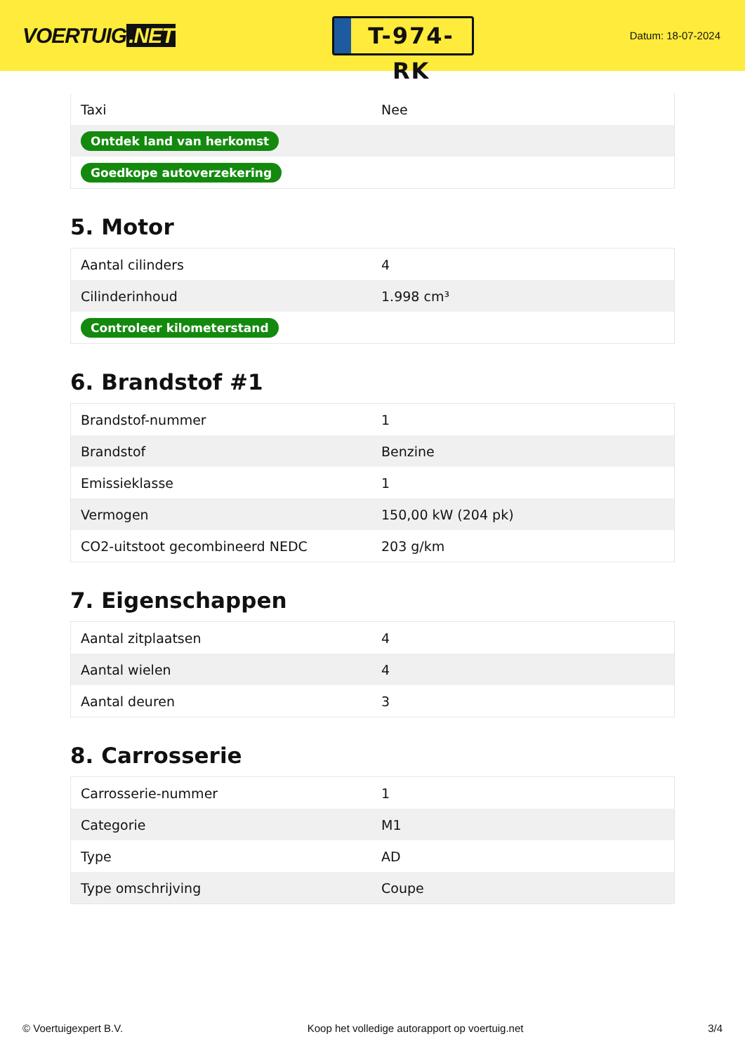VOERTUIG.NET
T-974-RK
Datum: 18-07-2024
| Taxi | Nee |
| Ontdek land van herkomst | |
| Goedkope autoverzekering | |
5. Motor
| Aantal cilinders | 4 |
| Cilinderinhoud | 1.998 cm³ |
| Controleer kilometerstand | |
6. Brandstof #1
| Brandstof-nummer | 1 |
| Brandstof | Benzine |
| Emissieklasse | 1 |
| Vermogen | 150,00 kW (204 pk) |
| CO2-uitstoot gecombineerd NEDC | 203 g/km |
7. Eigenschappen
| Aantal zitplaatsen | 4 |
| Aantal wielen | 4 |
| Aantal deuren | 3 |
8. Carrosserie
| Carrosserie-nummer | 1 |
| Categorie | M1 |
| Type | AD |
| Type omschrijving | Coupe |
© Voertuigexpert B.V. Koop het volledige autorapport op voertuig.net 3/4